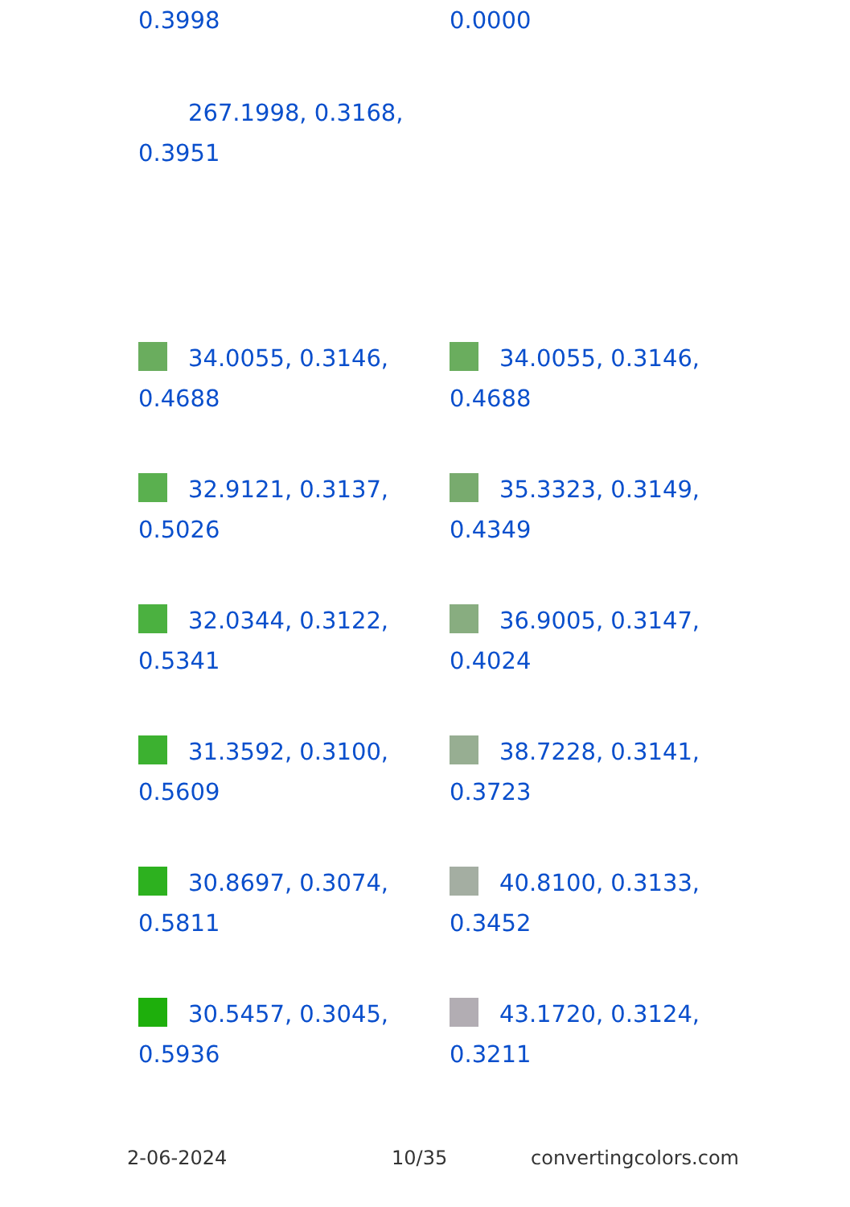0.3998 0.0000
267.1998, 0.3168, 0.3951
34.0055, 0.3146, 0.4688
34.0055, 0.3146, 0.4688
32.9121, 0.3137, 0.5026
35.3323, 0.3149, 0.4349
32.0344, 0.3122, 0.5341
36.9005, 0.3147, 0.4024
31.3592, 0.3100, 0.5609
38.7228, 0.3141, 0.3723
30.8697, 0.3074, 0.5811
40.8100, 0.3133, 0.3452
30.5457, 0.3045, 0.5936
43.1720, 0.3124, 0.3211
2-06-2024 10/35 convertingcolors.com